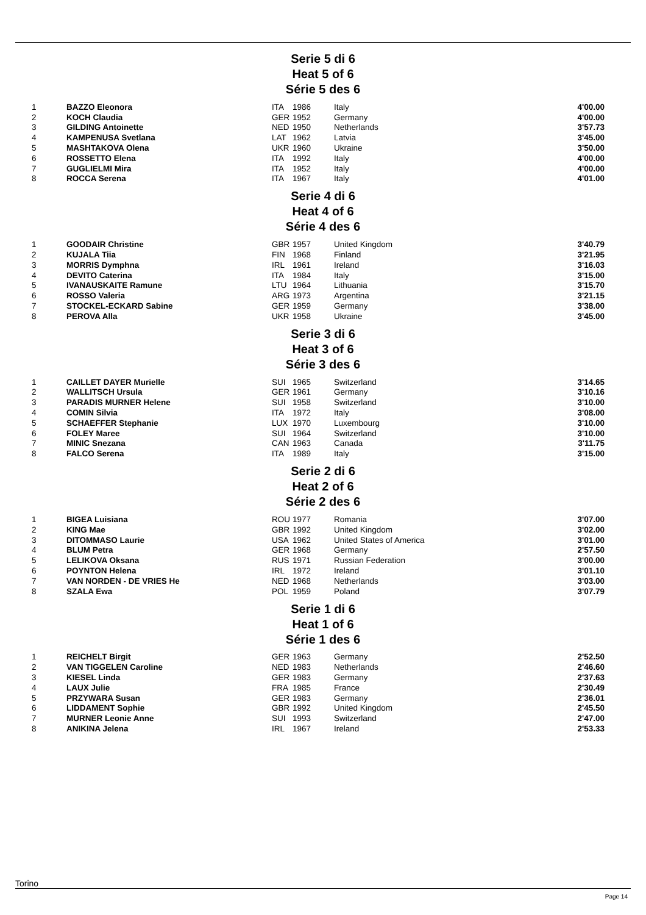Serie 5 di 6
Heat 5 of 6
Série 5 des 6
| 1 | BAZZO Eleonora | ITA | 1986 | Italy | 4'00.00 |
| 2 | KOCH Claudia | GER | 1952 | Germany | 4'00.00 |
| 3 | GILDING Antoinette | NED | 1950 | Netherlands | 3'57.73 |
| 4 | KAMPENUSA Svetlana | LAT | 1962 | Latvia | 3'45.00 |
| 5 | MASHTAKOVA Olena | UKR | 1960 | Ukraine | 3'50.00 |
| 6 | ROSSETTO Elena | ITA | 1992 | Italy | 4'00.00 |
| 7 | GUGLIELMI Mira | ITA | 1952 | Italy | 4'00.00 |
| 8 | ROCCA Serena | ITA | 1967 | Italy | 4'01.00 |
Serie 4 di 6
Heat 4 of 6
Série 4 des 6
| 1 | GOODAIR Christine | GBR | 1957 | United Kingdom | 3'40.79 |
| 2 | KUJALA Tiia | FIN | 1968 | Finland | 3'21.95 |
| 3 | MORRIS Dymphna | IRL | 1961 | Ireland | 3'16.03 |
| 4 | DEVITO Caterina | ITA | 1984 | Italy | 3'15.00 |
| 5 | IVANAUSKAITE Ramune | LTU | 1964 | Lithuania | 3'15.70 |
| 6 | ROSSO Valeria | ARG | 1973 | Argentina | 3'21.15 |
| 7 | STOCKEL-ECKARD Sabine | GER | 1959 | Germany | 3'38.00 |
| 8 | PEROVA Alla | UKR | 1958 | Ukraine | 3'45.00 |
Serie 3 di 6
Heat 3 of 6
Série 3 des 6
| 1 | CAILLET DAYER Murielle | SUI | 1965 | Switzerland | 3'14.65 |
| 2 | WALLITSCH Ursula | GER | 1961 | Germany | 3'10.16 |
| 3 | PARADIS MURNER Helene | SUI | 1958 | Switzerland | 3'10.00 |
| 4 | COMIN Silvia | ITA | 1972 | Italy | 3'08.00 |
| 5 | SCHAEFFER Stephanie | LUX | 1970 | Luxembourg | 3'10.00 |
| 6 | FOLEY Maree | SUI | 1964 | Switzerland | 3'10.00 |
| 7 | MINIC Snezana | CAN | 1963 | Canada | 3'11.75 |
| 8 | FALCO Serena | ITA | 1989 | Italy | 3'15.00 |
Serie 2 di 6
Heat 2 of 6
Série 2 des 6
| 1 | BIGEA Luisiana | ROU | 1977 | Romania | 3'07.00 |
| 2 | KING Mae | GBR | 1992 | United Kingdom | 3'02.00 |
| 3 | DITOMMASO Laurie | USA | 1962 | United States of America | 3'01.00 |
| 4 | BLUM Petra | GER | 1968 | Germany | 2'57.50 |
| 5 | LELIKOVA Oksana | RUS | 1971 | Russian Federation | 3'00.00 |
| 6 | POYNTON Helena | IRL | 1972 | Ireland | 3'01.10 |
| 7 | VAN NORDEN - DE VRIES He | NED | 1968 | Netherlands | 3'03.00 |
| 8 | SZALA Ewa | POL | 1959 | Poland | 3'07.79 |
Serie 1 di 6
Heat 1 of 6
Série 1 des 6
| 1 | REICHELT Birgit | GER | 1963 | Germany | 2'52.50 |
| 2 | VAN TIGGELEN Caroline | NED | 1983 | Netherlands | 2'46.60 |
| 3 | KIESEL Linda | GER | 1983 | Germany | 2'37.63 |
| 4 | LAUX Julie | FRA | 1985 | France | 2'30.49 |
| 5 | PRZYWARA Susan | GER | 1983 | Germany | 2'36.01 |
| 6 | LIDDAMENT Sophie | GBR | 1992 | United Kingdom | 2'45.50 |
| 7 | MURNER Leonie Anne | SUI | 1993 | Switzerland | 2'47.00 |
| 8 | ANIKINA Jelena | IRL | 1967 | Ireland | 2'53.33 |
Torino
Page 14